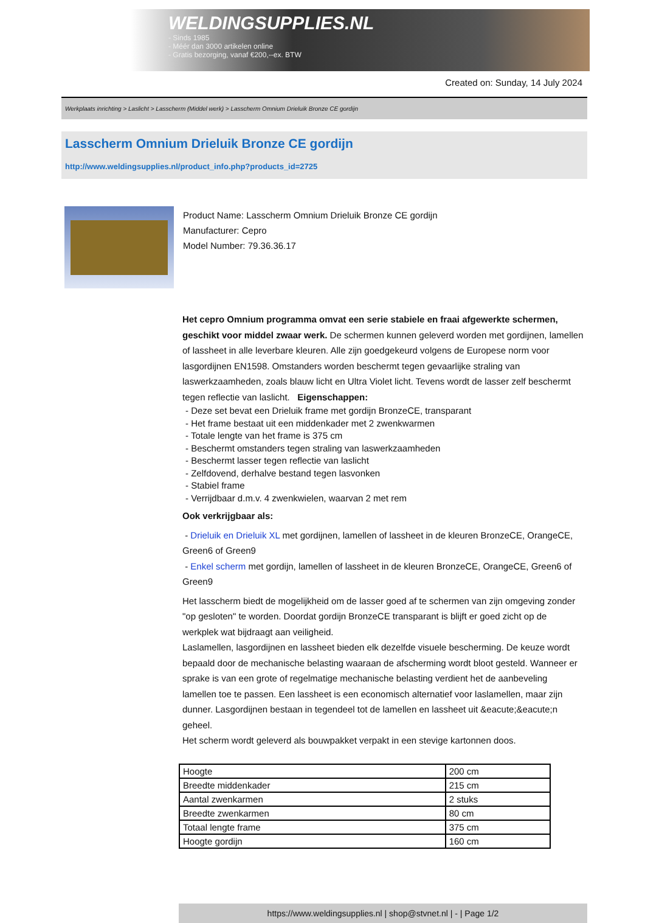WELDINGSUPPLIES.NL
- Sinds 1985
- Méér dan 3000 artikelen online
- Gratis bezorging, vanaf €200,--ex. BTW
Created on: Sunday, 14 July 2024
Werkplaats inrichting > Laslicht > Lasscherm (Middel werk) > Lasscherm Omnium Drieluik Bronze CE gordijn
Lasscherm Omnium Drieluik Bronze CE gordijn
http://www.weldingsupplies.nl/product_info.php?products_id=2725
Product Name: Lasscherm Omnium Drieluik Bronze CE gordijn
Manufacturer: Cepro
Model Number: 79.36.36.17
Het cepro Omnium programma omvat een serie stabiele en fraai afgewerkte schermen, geschikt voor middel zwaar werk. De schermen kunnen geleverd worden met gordijnen, lamellen of lassheet in alle leverbare kleuren. Alle zijn goedgekeurd volgens de Europese norm voor lasgordijnen EN1598. Omstanders worden beschermt tegen gevaarlijke straling van laswerkzaamheden, zoals blauw licht en Ultra Violet licht. Tevens wordt de lasser zelf beschermt tegen reflectie van laslicht. Eigenschappen:
- Deze set bevat een Drieluik frame met gordijn BronzeCE, transparant
- Het frame bestaat uit een middenkader met 2 zwenkwarmen
- Totale lengte van het frame is 375 cm
- Beschermt omstanders tegen straling van laswerkzaamheden
- Beschermt lasser tegen reflectie van laslicht
- Zelfdovend, derhalve bestand tegen lasvonken
- Stabiel frame
- Verrijdbaar d.m.v. 4 zwenkwielen, waarvan 2 met rem
Ook verkrijgbaar als:
- Drieluik en Drieluik XL met gordijnen, lamellen of lassheet in de kleuren BronzeCE, OrangeCE, Green6 of Green9
- Enkel scherm met gordijn, lamellen of lassheet in de kleuren BronzeCE, OrangeCE, Green6 of Green9
Het lasscherm biedt de mogelijkheid om de lasser goed af te schermen van zijn omgeving zonder "op gesloten" te worden. Doordat gordijn BronzeCE transparant is blijft er goed zicht op de werkplek wat bijdraagt aan veiligheid.
Laslamellen, lasgordijnen en lassheet bieden elk dezelfde visuele bescherming. De keuze wordt bepaald door de mechanische belasting waaraan de afscherming wordt bloot gesteld. Wanneer er sprake is van een grote of regelmatige mechanische belasting verdient het de aanbeveling lamellen toe te passen. Een lassheet is een economisch alternatief voor laslamellen, maar zijn dunner. Lasgordijnen bestaan in tegendeel tot de lamellen en lassheet uit &eacute;&eacute;n geheel.
Het scherm wordt geleverd als bouwpakket verpakt in een stevige kartonnen doos.
| Hoogte | 200 cm |
| Breedte middenkader | 215 cm |
| Aantal zwenkarmen | 2 stuks |
| Breedte zwenkarmen | 80 cm |
| Totaal lengte frame | 375 cm |
| Hoogte gordijn | 160 cm |
https://www.weldingsupplies.nl | shop@stvnet.nl | - | Page 1/2